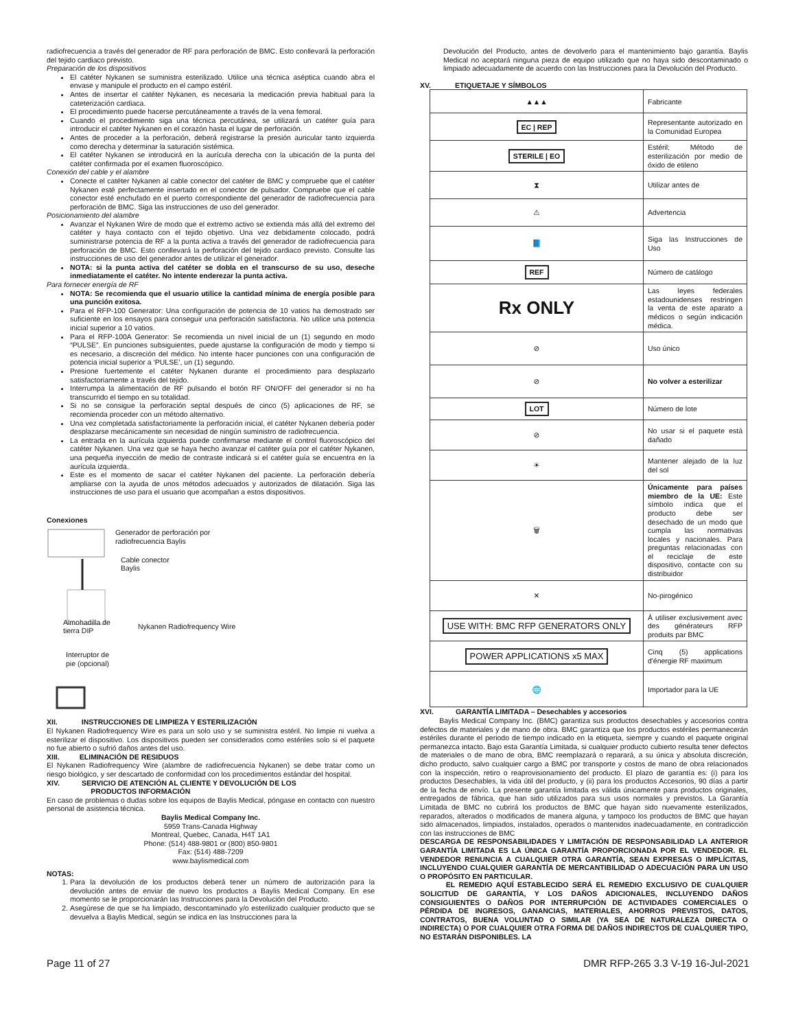radiofrecuencia a través del generador de RF para perforación de BMC. Esto conllevará la perforación del tejido cardiaco previsto.
Preparación de los dispositivos
El catéter Nykanen se suministra esterilizado. Utilice una técnica aséptica cuando abra el envase y manipule el producto en el campo estéril.
Antes de insertar el catéter Nykanen, es necesaria la medicación previa habitual para la cateterización cardiaca.
El procedimiento puede hacerse percutáneamente a través de la vena femoral.
Cuando el procedimiento siga una técnica percutánea, se utilizará un catéter guía para introducir el catéter Nykanen en el corazón hasta el lugar de perforación.
Antes de proceder a la perforación, deberá registrarse la presión auricular tanto izquierda como derecha y determinar la saturación sistémica.
El catéter Nykanen se introducirá en la aurícula derecha con la ubicación de la punta del catéter confirmada por el examen fluoroscópico.
Conexión del cable y el alambre
Conecte el catéter Nykanen al cable conector del catéter de BMC y compruebe que el catéter Nykanen esté perfectamente insertado en el conector de pulsador. Compruebe que el cable conector esté enchufado en el puerto correspondiente del generador de radiofrecuencia para perforación de BMC. Siga las instrucciones de uso del generador.
Posicionamiento del alambre
Avanzar el Nykanen Wire de modo que el extremo activo se extienda más allá del extremo del catéter y haya contacto con el tejido objetivo. Una vez debidamente colocado, podrá suministrarse potencia de RF a la punta activa a través del generador de radiofrecuencia para perforación de BMC. Esto conllevará la perforación del tejido cardiaco previsto. Consulte las instrucciones de uso del generador antes de utilizar el generador.
NOTA: si la punta activa del catéter se dobla en el transcurso de su uso, deseche inmediatamente el catéter. No intente enderezar la punta activa.
Para fornecer energía de RF
NOTA: Se recomienda que el usuario utilice la cantidad mínima de energía posible para una punción exitosa.
Para el RFP-100 Generator: Una configuración de potencia de 10 vatios ha demostrado ser suficiente en los ensayos para conseguir una perforación satisfactoria. No utilice una potencia inicial superior a 10 vatios.
Para el RFP-100A Generator: Se recomienda un nivel inicial de un (1) segundo en modo “PULSE”. En punciones subsiguientes, puede ajustarse la configuración de modo y tiempo si es necesario, a discreción del médico. No intente hacer punciones con una configuración de potencia inicial superior a ‘PULSE’, un (1) segundo.
Presione fuertemente el catéter Nykanen durante el procedimiento para desplazarlo satisfactoriamente a través del tejido.
Interrumpa la alimentación de RF pulsando el botón RF ON/OFF del generador si no ha transcurrido el tiempo en su totalidad.
Si no se consigue la perforación septal después de cinco (5) aplicaciones de RF, se recomienda proceder con un método alternativo.
Una vez completada satisfactoriamente la perforación inicial, el catéter Nykanen debería poder desplazarse mecánicamente sin necesidad de ningún suministro de radiofrecuencia.
La entrada en la aurícula izquierda puede confirmarse mediante el control fluoroscópico del catéter Nykanen. Una vez que se haya hecho avanzar el catéter guía por el catéter Nykanen, una pequeña inyección de medio de contraste indicará si el catéter guía se encuentra en la aurícula izquierda.
Este es el momento de sacar el catéter Nykanen del paciente. La perforación debería ampliarse con la ayuda de unos métodos adecuados y autorizados de dilatación. Siga las instrucciones de uso para el usuario que acompañan a estos dispositivos.
Conexiones
Generador de perforación por
radiofrecuencia Baylis
Cable conector
Baylis
Almohadilla de
tierra DIP
Nykanen Radiofrequency Wire
Interruptor de
pie (opcional)
XII. INSTRUCCIONES DE LIMPIEZA Y ESTERILIZACIÓN
El Nykanen Radiofrequency Wire es para un solo uso y se suministra estéril. No limpie ni vuelva a esterilizar el dispositivo. Los dispositivos pueden ser considerados como estériles solo si el paquete no fue abierto o sufrió daños antes del uso.
XIII. ELIMINACIÓN DE RESIDUOS
El Nykanen Radiofrequency Wire (alambre de radiofrecuencia Nykanen) se debe tratar como un riesgo biológico, y ser descartado de conformidad con los procedimientos estándar del hospital.
XIV. SERVICIO DE ATENCIÓN AL CLIENTE Y DEVOLUCIÓN DE LOS
PRODUCTOS INFORMACIÓN
En caso de problemas o dudas sobre los equipos de Baylis Medical, póngase en contacto con nuestro personal de asistencia técnica.
Baylis Medical Company Inc.
5959 Trans-Canada Highway
Montreal, Quebec, Canada, H4T 1A1
Phone: (514) 488-9801 or (800) 850-9801
Fax: (514) 488-7209
www.baylismedical.com
NOTAS:
1. Para la devolución de los productos deberá tener un número de autorización para la devolución antes de enviar de nuevo los productos a Baylis Medical Company. En ese momento se le proporcionarán las Instrucciones para la Devolución del Producto.
2. Asegúrese de que se ha limpiado, descontaminado y/o esterilizado cualquier producto que se devuelva a Baylis Medical, según se indica en las Instrucciones para la
Devolución del Producto, antes de devolverlo para el mantenimiento bajo garantía. Baylis Medical no aceptará ninguna pieza de equipo utilizado que no haya sido descontaminado o limpiado adecuadamente de acuerdo con las Instrucciones para la Devolución del Producto.
XV. ETIQUETAJE Y SÍMBOLOS
| ▲▲▲ | Fabricante |
| EC / REP | Representante autorizado en la Comunidad Europea |
| STERILE / EO | Estéril; Método de esterilización por medio de óxido de etileno |
| ⧗ | Utilizar antes de |
| ⚠ | Advertencia |
| 📘 | Siga las Instrucciones de Uso |
| REF | Número de catálogo |
| Rx ONLY | Las leyes federales estadounidenses restringen la venta de este aparato a médicos o según indicación médica. |
| ⊘ | Uso único |
| ⊘ | No volver a esterilizar |
| LOT | Número de lote |
| ⊘ | No usar si el paquete está dañado |
| ☀ | Mantener alejado de la luz del sol |
| 🗑 | Únicamente para países miembro de la UE: Este símbolo indica que el producto debe ser desechado de un modo que cumpla las normativas locales y nacionales. Para preguntas relacionadas con el reciclaje de este dispositivo, contacte con su distribuidor |
| ✕ | No-pirogénico |
| USE WITH: BMC RFP GENERATORS ONLY | À utiliser exclusivement avec des générateurs RFP produits par BMC |
| POWER APPLICATIONS x5 MAX | Cinq (5) applications d'énergie RF maximum |
| 🌐 | Importador para la UE |
XVI. GARANTÍA LIMITADA – Desechables y accesorios
Baylis Medical Company Inc. (BMC) garantiza sus productos desechables y accesorios contra defectos de materiales y de mano de obra. BMC garantiza que los productos estériles permanecerán estériles durante el periodo de tiempo indicado en la etiqueta, siempre y cuando el paquete original permanezca intacto. Bajo esta Garantía Limitada, si cualquier producto cubierto resulta tener defectos de materiales o de mano de obra, BMC reemplazará o reparará, a su única y absoluta discreción, dicho producto, salvo cualquier cargo a BMC por transporte y costos de mano de obra relacionados con la inspección, retiro o reaprovisionamiento del producto. El plazo de garantía es: (i) para los productos Desechables, la vida útil del producto, y (ii) para los productos Accesorios, 90 días a partir de la fecha de envío. La presente garantía limitada es válida únicamente para productos originales, entregados de fábrica, que han sido utilizados para sus usos normales y previstos. La Garantía Limitada de BMC no cubrirá los productos de BMC que hayan sido nuevamente esterilizados, reparados, alterados o modificados de manera alguna, y tampoco los productos de BMC que hayan sido almacenados, limpiados, instalados, operados o mantenidos inadecuadamente, en contradicción con las instrucciones de BMC
DESCARGA DE RESPONSABILIDADES Y LIMITACIÓN DE RESPONSABILIDAD LA ANTERIOR GARANTÍA LIMITADA ES LA ÚNICA GARANTÍA PROPORCIONADA POR EL VENDEDOR. EL VENDEDOR RENUNCIA A CUALQUIER OTRA GARANTÍA, SEAN EXPRESAS O IMPLÍCITAS, INCLUYENDO CUALQUIER GARANTÍA DE MERCANTIBILIDAD O ADECUACIÓN PARA UN USO O PROPÓSITO EN PARTICULAR.
EL REMEDIO AQUÍ ESTABLECIDO SERÁ EL REMEDIO EXCLUSIVO DE CUALQUIER SOLICITUD DE GARANTÍA, Y LOS DAÑOS ADICIONALES, INCLUYENDO DAÑOS CONSIGUIENTES O DAÑOS POR INTERRUPCIÓN DE ACTIVIDADES COMERCIALES O PÉRDIDA DE INGRESOS, GANANCIAS, MATERIALES, AHORROS PREVISTOS, DATOS, CONTRATOS, BUENA VOLUNTAD O SIMILAR (YA SEA DE NATURALEZA DIRECTA O INDIRECTA) O POR CUALQUIER OTRA FORMA DE DAÑOS INDIRECTOS DE CUALQUIER TIPO, NO ESTARÁN DISPONIBLES. LA
Page 11 of 27 DMR RFP-265 3.3 V-19 16-Jul-2021